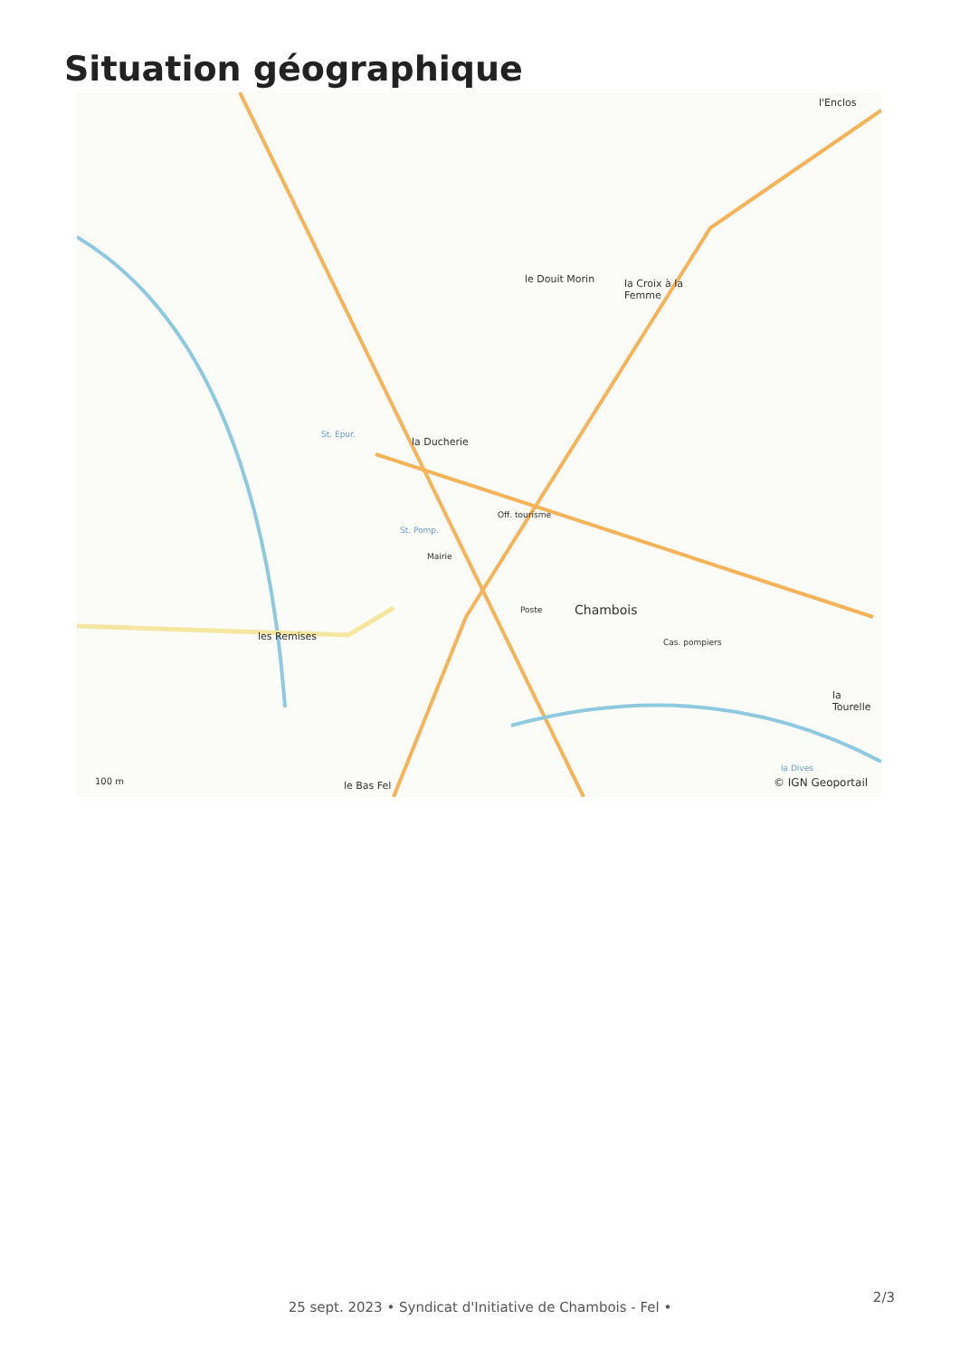Situation géographique
le Douit Morin
l'Enclos
la Croix à la
Femme
la Ducherie
les Remises
Off. tourisme
Mairie
Poste Chambois
Cas. pompiers
le Bas Fel
la Tourelle
St. Epur.
St. Pomp.
la Dives
100 m © IGN Geoportail
25 sept. 2023 • Syndicat d'Initiative de Chambois - Fel •
2/3